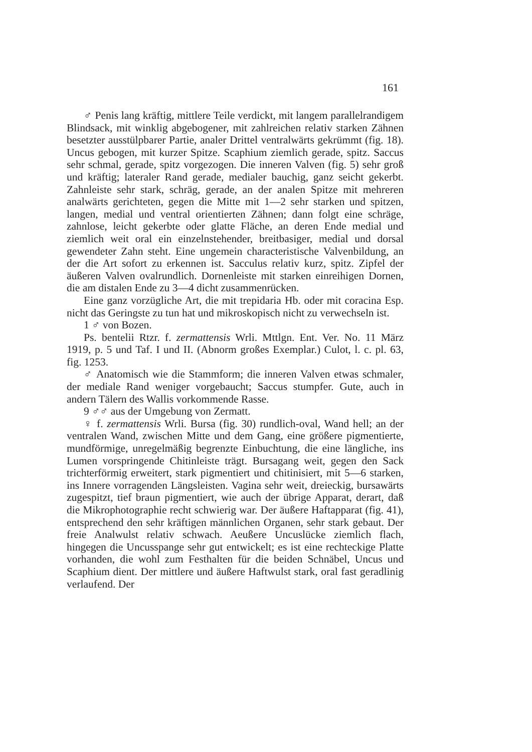161
♂ Penis lang kräftig, mittlere Teile verdickt, mit langem parallelrandigem Blindsack, mit winklig abgebogener, mit zahlreichen relativ starken Zähnen besetzter ausstülpbarer Partie, analer Drittel ventralwärts gekrümmt (fig. 18). Uncus gebogen, mit kurzer Spitze. Scaphium ziemlich gerade, spitz. Saccus sehr schmal, gerade, spitz vorgezogen. Die inneren Valven (fig. 5) sehr groß und kräftig; lateraler Rand gerade, medialer bauchig, ganz seicht gekerbt. Zahnleiste sehr stark, schräg, gerade, an der analen Spitze mit mehreren analwärts gerichteten, gegen die Mitte mit 1—2 sehr starken und spitzen, langen, medial und ventral orientierten Zähnen; dann folgt eine schräge, zahnlose, leicht gekerbte oder glatte Fläche, an deren Ende medial und ziemlich weit oral ein einzelnstehender, breitbasiger, medial und dorsal gewendeter Zahn steht. Eine ungemein characteristische Valvenbildung, an der die Art sofort zu erkennen ist. Sacculus relativ kurz, spitz. Zipfel der äußeren Valven ovalrundlich. Dornenleiste mit starken einreihigen Dornen, die am distalen Ende zu 3—4 dicht zusammenrücken.
Eine ganz vorzügliche Art, die mit trepidaria Hb. oder mit coracina Esp. nicht das Geringste zu tun hat und mikroskopisch nicht zu verwechseln ist.
1 ♂ von Bozen.
Ps. bentelii Rtzr. f. zermattensis Wrli. Mttlgn. Ent. Ver. No. 11 März 1919, p. 5 und Taf. I und II. (Abnorm großes Exemplar.) Culot, l. c. pl. 63, fig. 1253.
♂ Anatomisch wie die Stammform; die inneren Valven etwas schmaler, der mediale Rand weniger vorgebaucht; Saccus stumpfer. Gute, auch in andern Tälern des Wallis vorkommende Rasse.
9 ♂♂ aus der Umgebung von Zermatt.
♀ f. zermattensis Wrli. Bursa (fig. 30) rundlich-oval, Wand hell; an der ventralen Wand, zwischen Mitte und dem Gang, eine größere pigmentierte, mundförmige, unregelmäßig begrenzte Einbuchtung, die eine längliche, ins Lumen vorspringende Chitinleiste trägt. Bursagang weit, gegen den Sack trichterförmig erweitert, stark pigmentiert und chitinisiert, mit 5—6 starken, ins Innere vorragenden Längsleisten. Vagina sehr weit, dreieckig, bursawärts zugespitzt, tief braun pigmentiert, wie auch der übrige Apparat, derart, daß die Mikrophotographie recht schwierig war. Der äußere Haftapparat (fig. 41), entsprechend den sehr kräftigen männlichen Organen, sehr stark gebaut. Der freie Analwulst relativ schwach. Aeußere Uncuslücke ziemlich flach, hingegen die Uncusspange sehr gut entwickelt; es ist eine rechteckige Platte vorhanden, die wohl zum Festhalten für die beiden Schnäbel, Uncus und Scaphium dient. Der mittlere und äußere Haftwulst stark, oral fast geradlinig verlaufend. Der